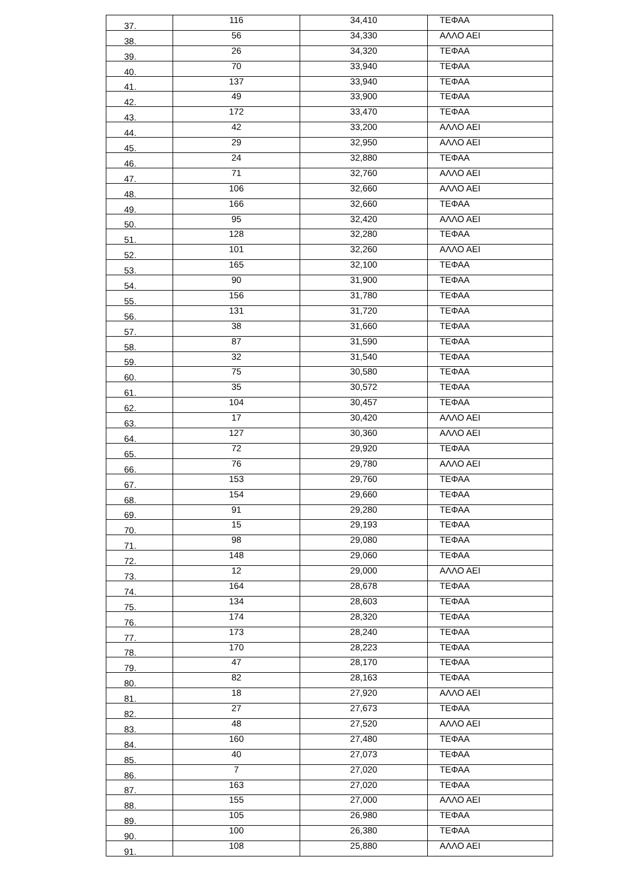| 37. | 116 | 34,410 | ΤΕΦΑΑ |
| 38. | 56 | 34,330 | ΑΛΛΟ ΑΕΙ |
| 39. | 26 | 34,320 | ΤΕΦΑΑ |
| 40. | 70 | 33,940 | ΤΕΦΑΑ |
| 41. | 137 | 33,940 | ΤΕΦΑΑ |
| 42. | 49 | 33,900 | ΤΕΦΑΑ |
| 43. | 172 | 33,470 | ΤΕΦΑΑ |
| 44. | 42 | 33,200 | ΑΛΛΟ ΑΕΙ |
| 45. | 29 | 32,950 | ΑΛΛΟ ΑΕΙ |
| 46. | 24 | 32,880 | ΤΕΦΑΑ |
| 47. | 71 | 32,760 | ΑΛΛΟ ΑΕΙ |
| 48. | 106 | 32,660 | ΑΛΛΟ ΑΕΙ |
| 49. | 166 | 32,660 | ΤΕΦΑΑ |
| 50. | 95 | 32,420 | ΑΛΛΟ ΑΕΙ |
| 51. | 128 | 32,280 | ΤΕΦΑΑ |
| 52. | 101 | 32,260 | ΑΛΛΟ ΑΕΙ |
| 53. | 165 | 32,100 | ΤΕΦΑΑ |
| 54. | 90 | 31,900 | ΤΕΦΑΑ |
| 55. | 156 | 31,780 | ΤΕΦΑΑ |
| 56. | 131 | 31,720 | ΤΕΦΑΑ |
| 57. | 38 | 31,660 | ΤΕΦΑΑ |
| 58. | 87 | 31,590 | ΤΕΦΑΑ |
| 59. | 32 | 31,540 | ΤΕΦΑΑ |
| 60. | 75 | 30,580 | ΤΕΦΑΑ |
| 61. | 35 | 30,572 | ΤΕΦΑΑ |
| 62. | 104 | 30,457 | ΤΕΦΑΑ |
| 63. | 17 | 30,420 | ΑΛΛΟ ΑΕΙ |
| 64. | 127 | 30,360 | ΑΛΛΟ ΑΕΙ |
| 65. | 72 | 29,920 | ΤΕΦΑΑ |
| 66. | 76 | 29,780 | ΑΛΛΟ ΑΕΙ |
| 67. | 153 | 29,760 | ΤΕΦΑΑ |
| 68. | 154 | 29,660 | ΤΕΦΑΑ |
| 69. | 91 | 29,280 | ΤΕΦΑΑ |
| 70. | 15 | 29,193 | ΤΕΦΑΑ |
| 71. | 98 | 29,080 | ΤΕΦΑΑ |
| 72. | 148 | 29,060 | ΤΕΦΑΑ |
| 73. | 12 | 29,000 | ΑΛΛΟ ΑΕΙ |
| 74. | 164 | 28,678 | ΤΕΦΑΑ |
| 75. | 134 | 28,603 | ΤΕΦΑΑ |
| 76. | 174 | 28,320 | ΤΕΦΑΑ |
| 77. | 173 | 28,240 | ΤΕΦΑΑ |
| 78. | 170 | 28,223 | ΤΕΦΑΑ |
| 79. | 47 | 28,170 | ΤΕΦΑΑ |
| 80. | 82 | 28,163 | ΤΕΦΑΑ |
| 81. | 18 | 27,920 | ΑΛΛΟ ΑΕΙ |
| 82. | 27 | 27,673 | ΤΕΦΑΑ |
| 83. | 48 | 27,520 | ΑΛΛΟ ΑΕΙ |
| 84. | 160 | 27,480 | ΤΕΦΑΑ |
| 85. | 40 | 27,073 | ΤΕΦΑΑ |
| 86. | 7 | 27,020 | ΤΕΦΑΑ |
| 87. | 163 | 27,020 | ΤΕΦΑΑ |
| 88. | 155 | 27,000 | ΑΛΛΟ ΑΕΙ |
| 89. | 105 | 26,980 | ΤΕΦΑΑ |
| 90. | 100 | 26,380 | ΤΕΦΑΑ |
| 91. | 108 | 25,880 | ΑΛΛΟ ΑΕΙ |